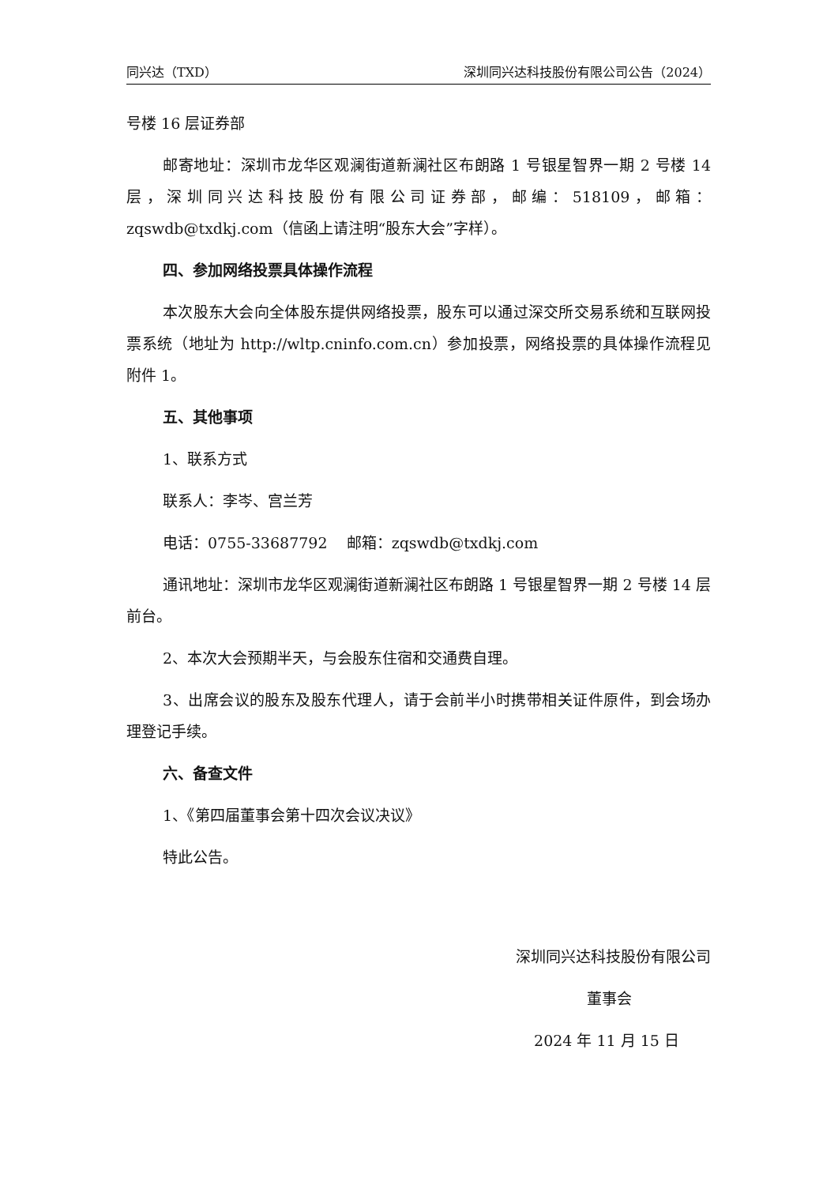同兴达（TXD） 深圳同兴达科技股份有限公司公告（2024）
号楼 16 层证券部
邮寄地址：深圳市龙华区观澜街道新澜社区布朗路 1 号银星智界一期 2 号楼 14 层，深圳同兴达科技股份有限公司证券部，邮编：518109，邮箱：zqswdb@txdkj.com（信函上请注明“股东大会”字样）。
四、参加网络投票具体操作流程
本次股东大会向全体股东提供网络投票，股东可以通过深交所交易系统和互联网投票系统（地址为 http://wltp.cninfo.com.cn）参加投票，网络投票的具体操作流程见附件 1。
五、其他事项
1、联系方式
联系人：李岑、宫兰芳
电话：0755-33687792 邮箱：zqswdb@txdkj.com
通讯地址：深圳市龙华区观澜街道新澜社区布朗路 1 号银星智界一期 2 号楼 14 层前台。
2、本次大会预期半天，与会股东住宿和交通费自理。
3、出席会议的股东及股东代理人，请于会前半小时携带相关证件原件，到会场办理登记手续。
六、备查文件
1、《第四届董事会第十四次会议决议》
特此公告。
深圳同兴达科技股份有限公司
董事会
2024 年 11 月 15 日